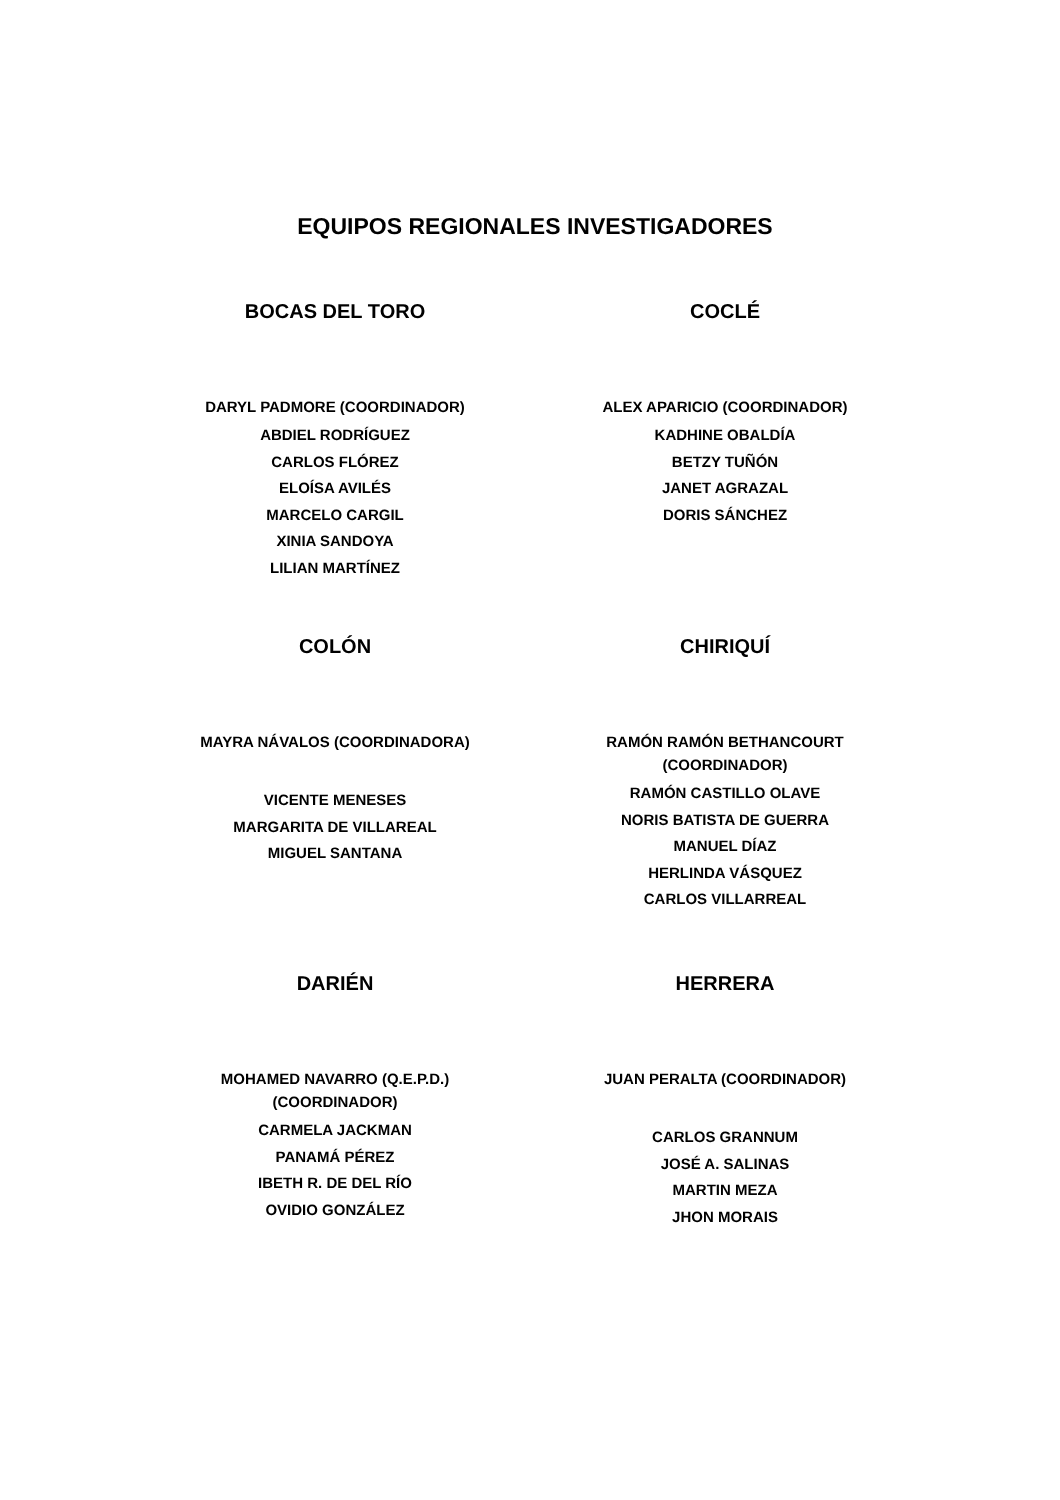EQUIPOS REGIONALES INVESTIGADORES
BOCAS DEL TORO
DARYL PADMORE (COORDINADOR)
ABDIEL RODRÍGUEZ
CARLOS FLÓREZ
ELOÍSA AVILÉS
MARCELO CARGIL
XINIA SANDOYA
LILIAN MARTÍNEZ
COCLÉ
ALEX APARICIO (COORDINADOR)
KADHINE OBALDÍA
BETZY TUÑÓN
JANET AGRAZAL
DORIS SÁNCHEZ
COLÓN
MAYRA NÁVALOS (COORDINADORA)
VICENTE MENESES
MARGARITA DE VILLAREAL
MIGUEL SANTANA
CHIRIQUÍ
RAMÓN RAMÓN BETHANCOURT
(COORDINADOR)
RAMÓN CASTILLO OLAVE
NORIS BATISTA DE GUERRA
MANUEL DÍAZ
HERLINDA VÁSQUEZ
CARLOS VILLARREAL
DARIÉN
MOHAMED NAVARRO (Q.E.P.D.)
(COORDINADOR)
CARMELA JACKMAN
PANAMÁ PÉREZ
IBETH R. DE DEL RÍO
OVIDIO GONZÁLEZ
HERRERA
JUAN PERALTA (COORDINADOR)
CARLOS GRANNUM
JOSÉ A. SALINAS
MARTIN MEZA
JHON MORAIS